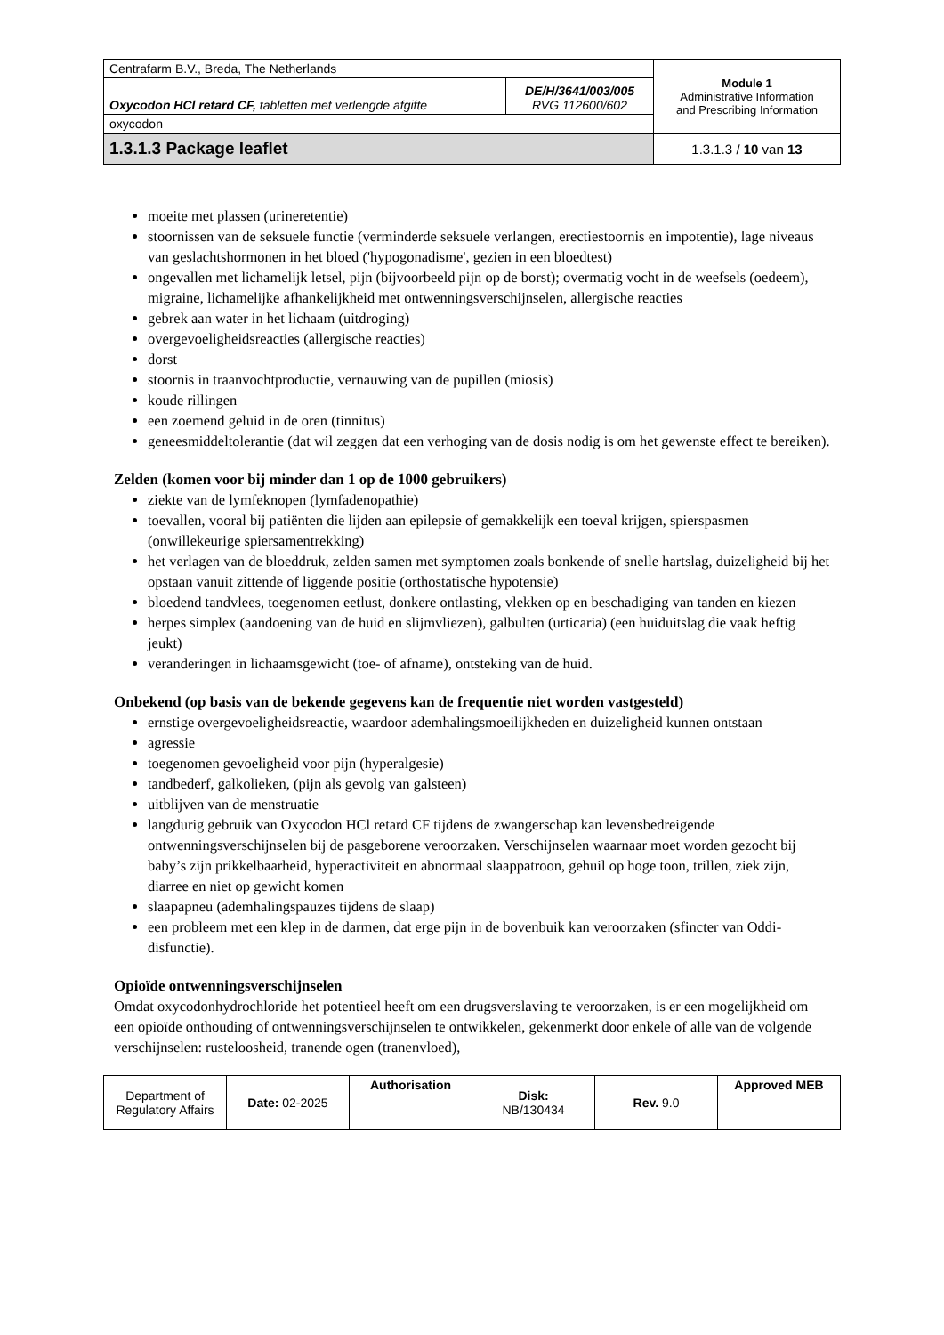| Centrafarm B.V., Breda, The Netherlands | | Module 1 Administrative Information and Prescribing Information |
| Oxycodon HCl retard CF, tabletten met verlengde afgifte | DE/H/3641/003/005 RVG 112600/602 | |
| oxycodon | | |
| 1.3.1.3 Package leaflet | | 1.3.1.3 / 10 van 13 |
moeite met plassen (urineretentie)
stoornissen van de seksuele functie (verminderde seksuele verlangen, erectiestoornis en impotentie), lage niveaus van geslachtshormonen in het bloed ('hypogonadisme', gezien in een bloedtest)
ongevallen met lichamelijk letsel, pijn (bijvoorbeeld pijn op de borst); overmatig vocht in de weefsels (oedeem), migraine, lichamelijke afhankelijkheid met ontwenningsverschijnselen, allergische reacties
gebrek aan water in het lichaam (uitdroging)
overgevoeligheidsreacties (allergische reacties)
dorst
stoornis in traanvochtproductie, vernauwing van de pupillen (miosis)
koude rillingen
een zoemend geluid in de oren (tinnitus)
geneesmiddeltolerantie (dat wil zeggen dat een verhoging van de dosis nodig is om het gewenste effect te bereiken).
Zelden (komen voor bij minder dan 1 op de 1000 gebruikers)
ziekte van de lymfeknopen (lymfadenopathie)
toevallen, vooral bij patiënten die lijden aan epilepsie of gemakkelijk een toeval krijgen, spierspasmen (onwillekeurige spiersamentrekking)
het verlagen van de bloeddruk, zelden samen met symptomen zoals bonkende of snelle hartslag, duizeligheid bij het opstaan vanuit zittende of liggende positie (orthostatische hypotensie)
bloedend tandvlees, toegenomen eetlust, donkere ontlasting, vlekken op en beschadiging van tanden en kiezen
herpes simplex (aandoening van de huid en slijmvliezen), galbulten (urticaria) (een huiduitslag die vaak heftig jeukt)
veranderingen in lichaamsgewicht (toe- of afname), ontsteking van de huid.
Onbekend (op basis van de bekende gegevens kan de frequentie niet worden vastgesteld)
ernstige overgevoeligheidsreactie, waardoor ademhalingsmoeilijkheden en duizeligheid kunnen ontstaan
agressie
toegenomen gevoeligheid voor pijn (hyperalgesie)
tandbederf, galkolieken, (pijn als gevolg van galsteen)
uitblijven van de menstruatie
langdurig gebruik van Oxycodon HCl retard CF tijdens de zwangerschap kan levensbedreigende ontwenningsverschijnselen bij de pasgeborene veroorzaken. Verschijnselen waarnaar moet worden gezocht bij baby’s zijn prikkelbaarheid, hyperactiviteit en abnormaal slaappatroon, gehuil op hoge toon, trillen, ziek zijn, diarree en niet op gewicht komen
slaapapneu (ademhalingspauzes tijdens de slaap)
een probleem met een klep in de darmen, dat erge pijn in de bovenbuik kan veroorzaken (sfincter van Oddi-disfunctie).
Opioïde ontwenningsverschijnselen
Omdat oxycodonhydrochloride het potentieel heeft om een drugsverslaving te veroorzaken, is er een mogelijkheid om een opioïde onthouding of ontwenningsverschijnselen te ontwikkelen, gekenmerkt door enkele of alle van de volgende verschijnselen: rusteloosheid, tranende ogen (tranenvloed),
| Department of Regulatory Affairs | Date: 02-2025 | Authorisation | Disk: NB/130434 | Rev. 9.0 | Approved MEB |